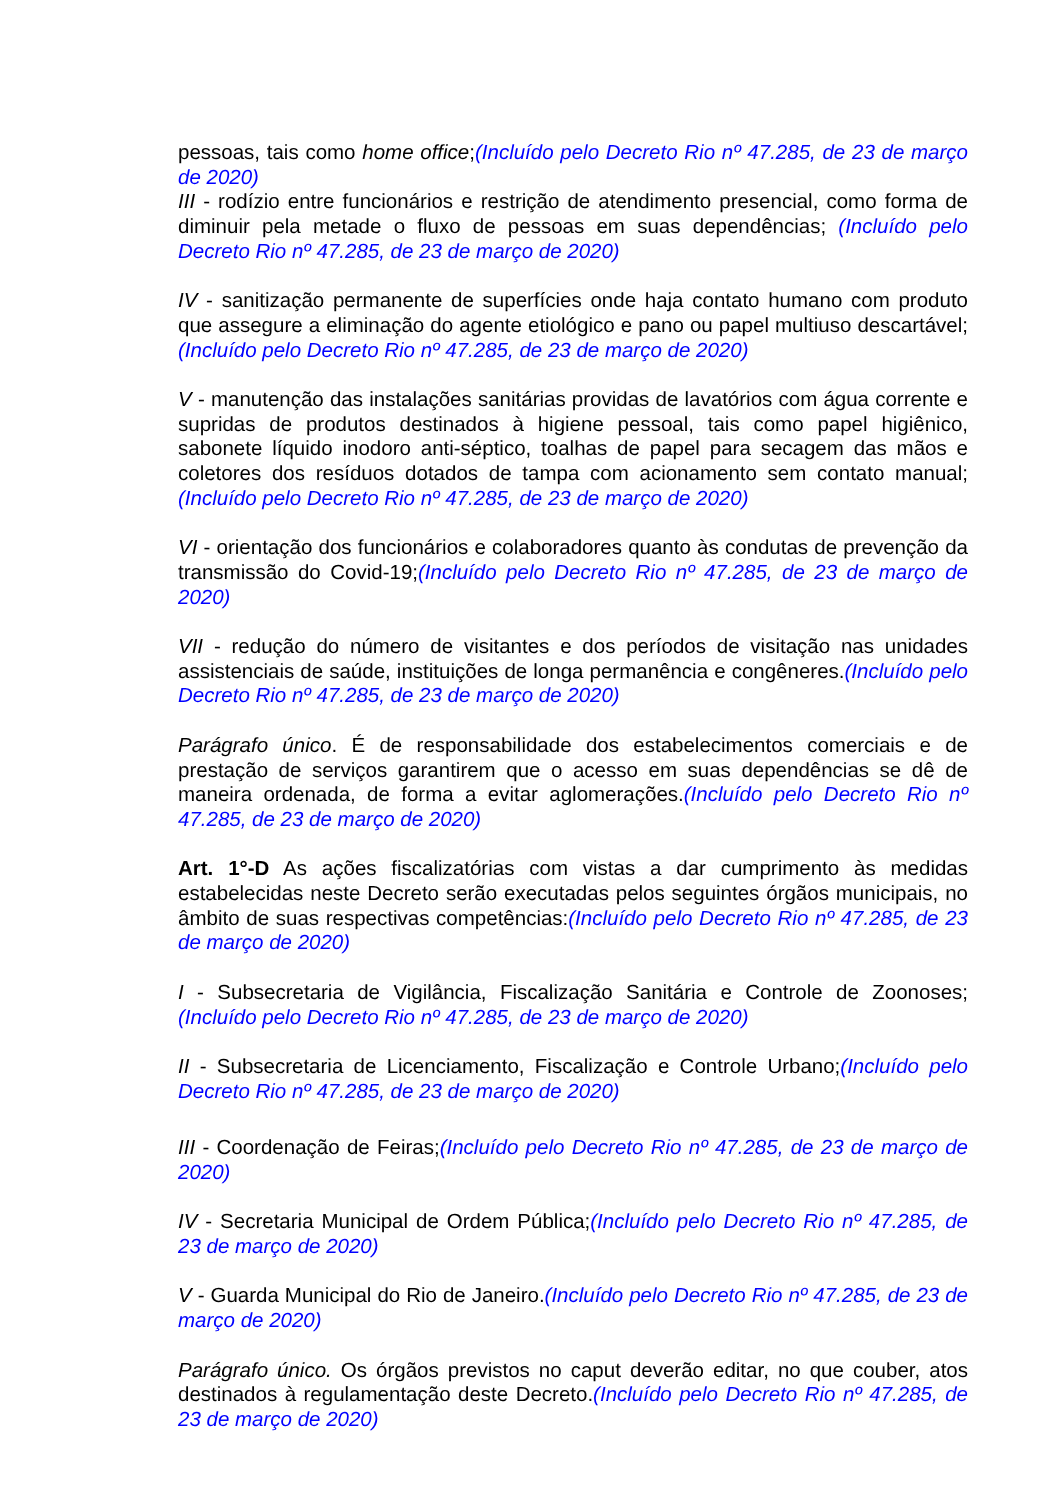pessoas, tais como home office;(Incluído pelo Decreto Rio nº 47.285, de 23 de março de 2020)
III - rodízio entre funcionários e restrição de atendimento presencial, como forma de diminuir pela metade o fluxo de pessoas em suas dependências; (Incluído pelo Decreto Rio nº 47.285, de 23 de março de 2020)
IV - sanitização permanente de superfícies onde haja contato humano com produto que assegure a eliminação do agente etiológico e pano ou papel multiuso descartável;(Incluído pelo Decreto Rio nº 47.285, de 23 de março de 2020)
V - manutenção das instalações sanitárias providas de lavatórios com água corrente e supridas de produtos destinados à higiene pessoal, tais como papel higiênico, sabonete líquido inodoro anti-séptico, toalhas de papel para secagem das mãos e coletores dos resíduos dotados de tampa com acionamento sem contato manual;(Incluído pelo Decreto Rio nº 47.285, de 23 de março de 2020)
VI - orientação dos funcionários e colaboradores quanto às condutas de prevenção da transmissão do Covid-19;(Incluído pelo Decreto Rio nº 47.285, de 23 de março de 2020)
VII - redução do número de visitantes e dos períodos de visitação nas unidades assistenciais de saúde, instituições de longa permanência e congêneres.(Incluído pelo Decreto Rio nº 47.285, de 23 de março de 2020)
Parágrafo único. É de responsabilidade dos estabelecimentos comerciais e de prestação de serviços garantirem que o acesso em suas dependências se dê de maneira ordenada, de forma a evitar aglomerações.(Incluído pelo Decreto Rio nº 47.285, de 23 de março de 2020)
Art. 1°-D As ações fiscalizatórias com vistas a dar cumprimento às medidas estabelecidas neste Decreto serão executadas pelos seguintes órgãos municipais, no âmbito de suas respectivas competências:(Incluído pelo Decreto Rio nº 47.285, de 23 de março de 2020)
I - Subsecretaria de Vigilância, Fiscalização Sanitária e Controle de Zoonoses;(Incluído pelo Decreto Rio nº 47.285, de 23 de março de 2020)
II - Subsecretaria de Licenciamento, Fiscalização e Controle Urbano;(Incluído pelo Decreto Rio nº 47.285, de 23 de março de 2020)
III - Coordenação de Feiras;(Incluído pelo Decreto Rio nº 47.285, de 23 de março de 2020)
IV - Secretaria Municipal de Ordem Pública;(Incluído pelo Decreto Rio nº 47.285, de 23 de março de 2020)
V - Guarda Municipal do Rio de Janeiro.(Incluído pelo Decreto Rio nº 47.285, de 23 de março de 2020)
Parágrafo único. Os órgãos previstos no caput deverão editar, no que couber, atos destinados à regulamentação deste Decreto.(Incluído pelo Decreto Rio nº 47.285, de 23 de março de 2020)